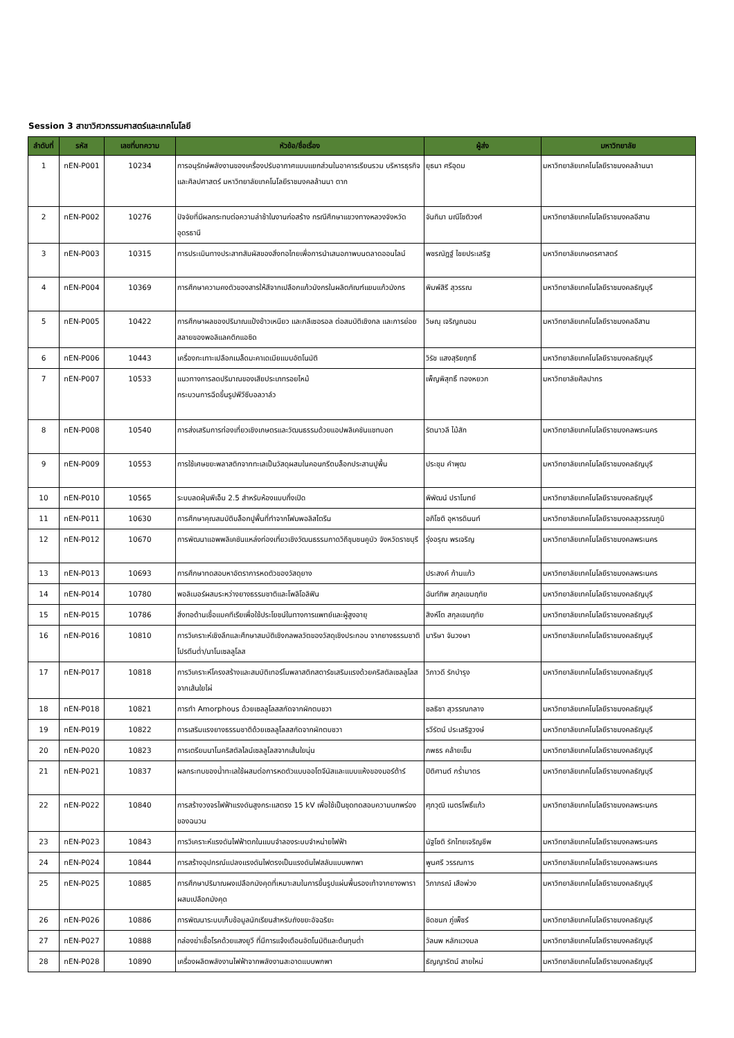Session 3 สาขาวิศวกรรมศาสตร์และเทคโนโลยี
| ลำดับที่ | รหัส | เลขที่บทความ | หัวข้อ/ชื่อเรื่อง | ผู้ส่ง | มหาวิทยาลัย |
| --- | --- | --- | --- | --- | --- |
| 1 | nEN-P001 | 10234 | การอนุรักษ์พลังงานของเครื่องปรับอากาศแบบแยกส่วนในอาคารเรียนรวม บริหารธุรกิจและศิลปศาสตร์ มหาวิทยาลัยเทคโนโลยีราชมงคลล้านนา ตาก | ยุธนา ศรีอุดม | มหาวิทยาลัยเทคโนโลยีราชมงคลล้านนา |
| 2 | nEN-P002 | 10276 | ปัจจัยที่มีผลกระทบต่อความล่าช้าในงานก่อสร้าง กรณีศึกษาแขวงทางหลวงจังหวัดอุดรธานี | จันทิมา มณีโชติวงศ์ | มหาวิทยาลัยเทคโนโลยีราชมงคลอีสาน |
| 3 | nEN-P003 | 10315 | การประเมินทางประสาทสัมผัสของสิ่งทอไทยเพื่อการนำเสนอภาพบนตลาดออนไลน์ | พชรณัฎฐ์ ไชยประเสริฐ | มหาวิทยาลัยเกษตรศาสตร์ |
| 4 | nEN-P004 | 10369 | การศึกษาความคงตัวของสารให้สีจากเปลือกแก้วมังกรในผลิตภัณฑ์แยมแก้วมังกร | พิมพ์สิรี สุวรรณ | มหาวิทยาลัยเทคโนโลยีราชมงคลธัญบุรี |
| 5 | nEN-P005 | 10422 | การศึกษาผลของปริมาณแป้งข้าวเหนียว และกลีเซอรอล ต่อสมบัติเชิงกล และการย่อยสลายของพอลิแลคติกแอซิด | วิษณุ เจริญถนอม | มหาวิทยาลัยเทคโนโลยีราชมงคลอีสาน |
| 6 | nEN-P006 | 10443 | เครื่องกะเทาะเปลือกเมล็ดมะคาเดเมียแบบอัตโนมัติ | วิรัช แสงสุริยฤทธิ์ | มหาวิทยาลัยเทคโนโลยีราชมงคลธัญบุรี |
| 7 | nEN-P007 | 10533 | แนวทางการลดปริมาณของเสียประเภทรอยไหม้ กระบวนการฉีดขึ้นรูปพีวีซีบอลวาล์ว | เพ็ญพิสุทธิ์ ทองหยวก | มหาวิทยาลัยศิลปากร |
| 8 | nEN-P008 | 10540 | การส่งเสริมการท่องเที่ยวเชิงเกษตรและวัฒนธรรมด้วยแอปพลิเคชันแชทบอท | รัตนาวลี ไม้สัก | มหาวิทยาลัยเทคโนโลยีราชมงคลพระนคร |
| 9 | nEN-P009 | 10553 | การใช้เศษขยะพลาสติกจากทะเลเป็นวัสดุผสมในคอนกรีตบล็อกประสานปูพื้น | ประชุม คำพุฒ | มหาวิทยาลัยเทคโนโลยีราชมงคลธัญบุรี |
| 10 | nEN-P010 | 10565 | ระบบลดฝุ่นพีเอ็ม 2.5 สำหรับห้องแบบกึ่งเปิด | พิพัฒน์ ปราโมทย์ | มหาวิทยาลัยเทคโนโลยีราชมงคลธัญบุรี |
| 11 | nEN-P011 | 10630 | การศึกษาคุณสมบัติบล็อกปูพื้นที่ทำจากโฟมพอลิสไตรีน | อภิโชติ อุหารดินนท์ | มหาวิทยาลัยเทคโนโลยีราชมงคลสุวรรณภูมิ |
| 12 | nEN-P012 | 10670 | การพัฒนาแอพพลิเคชันแหล่งท่องเที่ยวเชิงวัฒนธรรมกาดวิถีชุมชนคูบัว จังหวัดราชบุรี | รุ่งอรุณ พรเจริญ | มหาวิทยาลัยเทคโนโลยีราชมงคลพระนคร |
| 13 | nEN-P013 | 10693 | การศึกษาทดสอบหาอัตราการหดตัวของวัสดุยาง | ประสงค์ ก้านแก้ว | มหาวิทยาลัยเทคโนโลยีราชมงคลพระนคร |
| 14 | nEN-P014 | 10780 | พอลิเมอร์ผสมระหว่างยางธรรมชาติและโพลิโอลิฟิน | ฉันท์ทิพ สกุลเขมฤทัย | มหาวิทยาลัยเทคโนโลยีราชมงคลธัญบุรี |
| 15 | nEN-P015 | 10786 | สิ่งทอต้านเชื้อแบคทีเรียเพื่อใช้ประโยชน์ในทางการแพทย์และผู้สูงอายุ | สิงห์โต สกุลเขมฤทัย | มหาวิทยาลัยเทคโนโลยีราชมงคลธัญบุรี |
| 16 | nEN-P016 | 10810 | การวิเคราะห์เชิงลึกและศึกษาสมบัติเชิงกลพลวัตของวัสดุเชิงประกอบ จากยางธรรมชาติโปรตีนต่ำ/นาโนเซลลูโลส | มาริษา จันวงษา | มหาวิทยาลัยเทคโนโลยีราชมงคลธัญบุรี |
| 17 | nEN-P017 | 10818 | การวิเคราะห์โครงสร้างและสมบัติเทอร์โมพลาสติกสตาร์ชเสริมแรงด้วยคริสตัลเซลลูโลสจากเส้นใยไผ่ | วิภาวดี รักบำรุง | มหาวิทยาลัยเทคโนโลยีราชมงคลธัญบุรี |
| 18 | nEN-P018 | 10821 | การทำ Amorphous ด้วยเซลลูโลสสกัดจากผักตบชวา | ชลธิชา สุวรรณกลาง | มหาวิทยาลัยเทคโนโลยีราชมงคลธัญบุรี |
| 19 | nEN-P019 | 10822 | การเสริมแรงยางธรรมชาติด้วยเซลลูโลสสกัดจากผักตบชวา | รวีรัตน์ ประเสริฐวงษ์ | มหาวิทยาลัยเทคโนโลยีราชมงคลธัญบุรี |
| 20 | nEN-P020 | 10823 | การเตรียมนาโนคริสตัลไลน์เซลลูโลสจากเส้นใยนุ่น | ภพธร คล้ายเข็ม | มหาวิทยาลัยเทคโนโลยีราชมงคลธัญบุรี |
| 21 | nEN-P021 | 10837 | ผลกระทบของน้ำทะเลใช้ผสมต่อการหดตัวแบบออโตจีนัสและแบบแห้งของมอร์ต้าร์ | ปิติศานต์ กร้ำมาตร | มหาวิทยาลัยเทคโนโลยีราชมงคลธัญบุรี |
| 22 | nEN-P022 | 10840 | การสร้างวงจรไฟฟ้าแรงดันสูงกระแสตรง 15 kV เพื่อใช้เป็นชุดทดสอบความบกพร่องของฉนวน | ศุภวุฒิ เนตรโพธิ์แก้ว | มหาวิทยาลัยเทคโนโลยีราชมงคลพระนคร |
| 23 | nEN-P023 | 10843 | การวิเคราะห์แรงดันไฟฟ้าตกในแบบจำลองระบบจำหน่ายไฟฟ้า | นัฐโชติ รักไทยเจริญชีพ | มหาวิทยาลัยเทคโนโลยีราชมงคลพระนคร |
| 24 | nEN-P024 | 10844 | การสร้างอุปกรณ์แปลงแรงดันไฟตรงเป็นแรงดันไฟสลับแบบพกพา | พูนศรี วรรณการ | มหาวิทยาลัยเทคโนโลยีราชมงคลพระนคร |
| 25 | nEN-P025 | 10885 | การศึกษาปริมาณผงเปลือกมังคุดที่เหมาะสมในการขึ้นรูปแผ่นพื้นรองเท้าจากยางพาราผสมเปลือกมังคุด | วิภาภรณ์ เสือพ่วง | มหาวิทยาลัยเทคโนโลยีราชมงคลธัญบุรี |
| 26 | nEN-P026 | 10886 | การพัฒนาระบบเก็บข้อมูลนักเรียนสำหรับถังขยะอัจฉริยะ | ชิดชนก ภู่เพ็ชร์ | มหาวิทยาลัยเทคโนโลยีราชมงคลธัญบุรี |
| 27 | nEN-P027 | 10888 | กล่องฆ่าเชื้อโรคด้วยแสงยูวี ที่มีการแจ้งเตือนอัตโนมัติและต้นทุนต่ำ | วัลนพ หลักแวงมล | มหาวิทยาลัยเทคโนโลยีราชมงคลธัญบุรี |
| 28 | nEN-P028 | 10890 | เครื่องผลิตพลังงานไฟฟ้าจากพลังงานสะอาดแบบพกพา | ธัญญารัตน์ สายใหม่ | มหาวิทยาลัยเทคโนโลยีราชมงคลธัญบุรี |